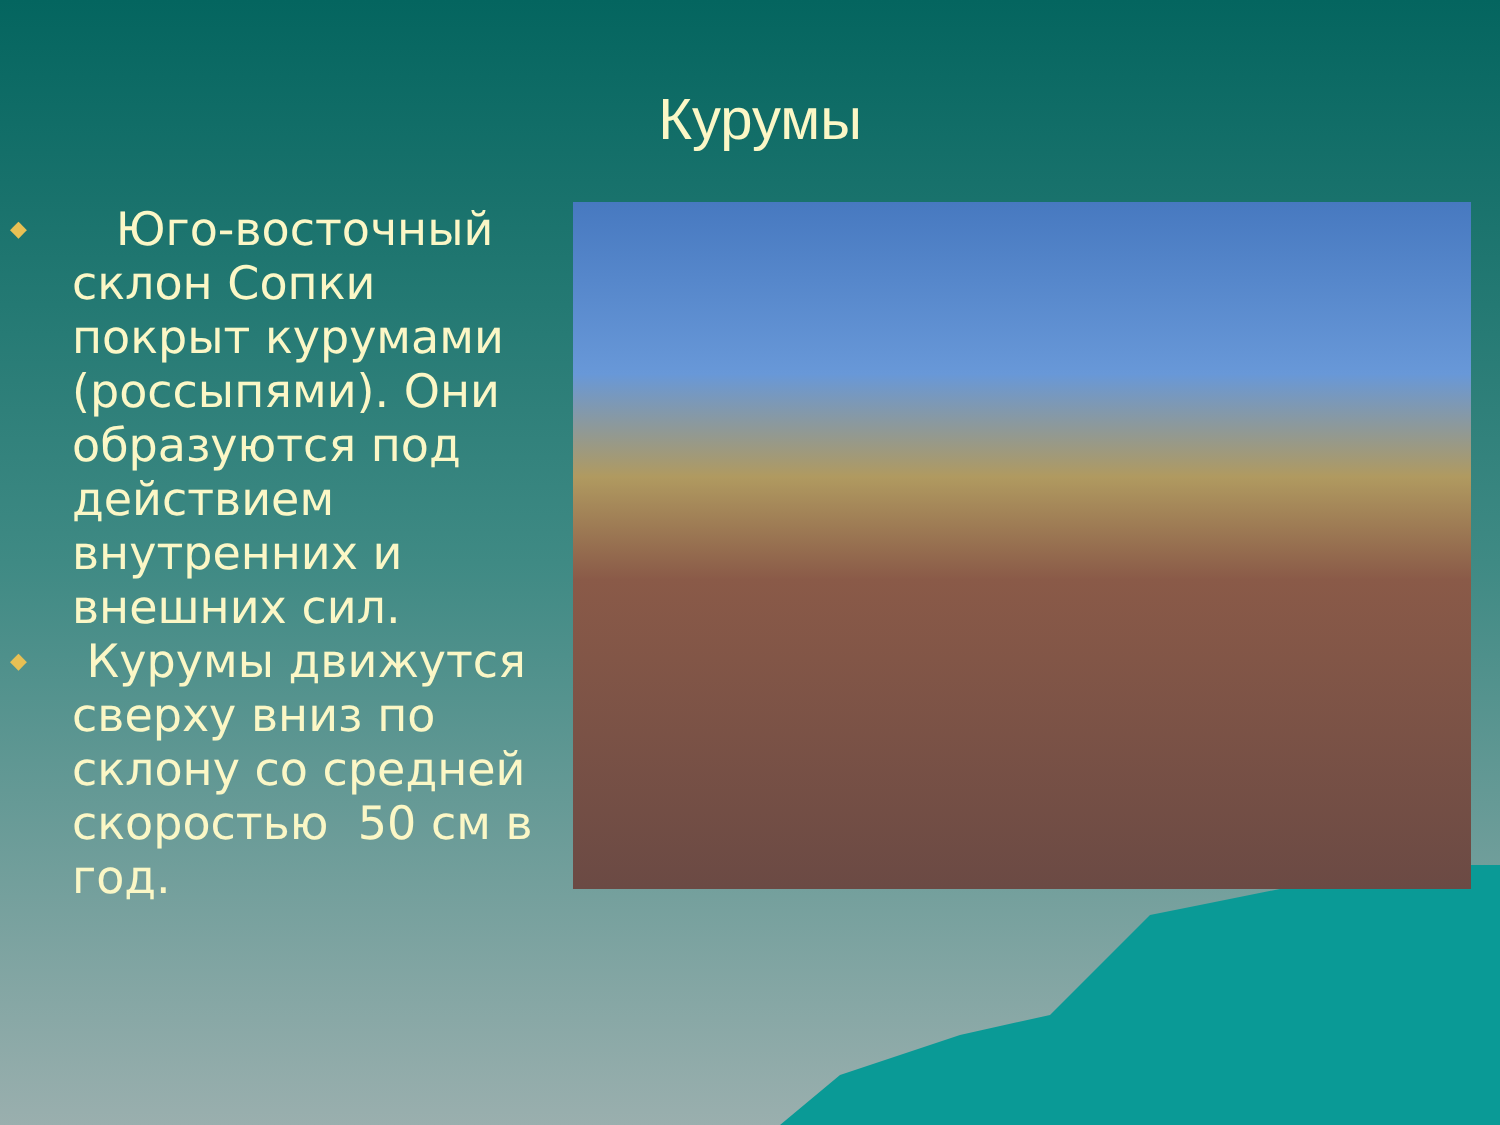Курумы
◆ Юго-восточный склон Сопки покрыт курумами (россыпями). Они образуются под действием внутренних и внешних сил.
◆ Курумы движутся сверху вниз по склону со средней скоростью 50 см в год.